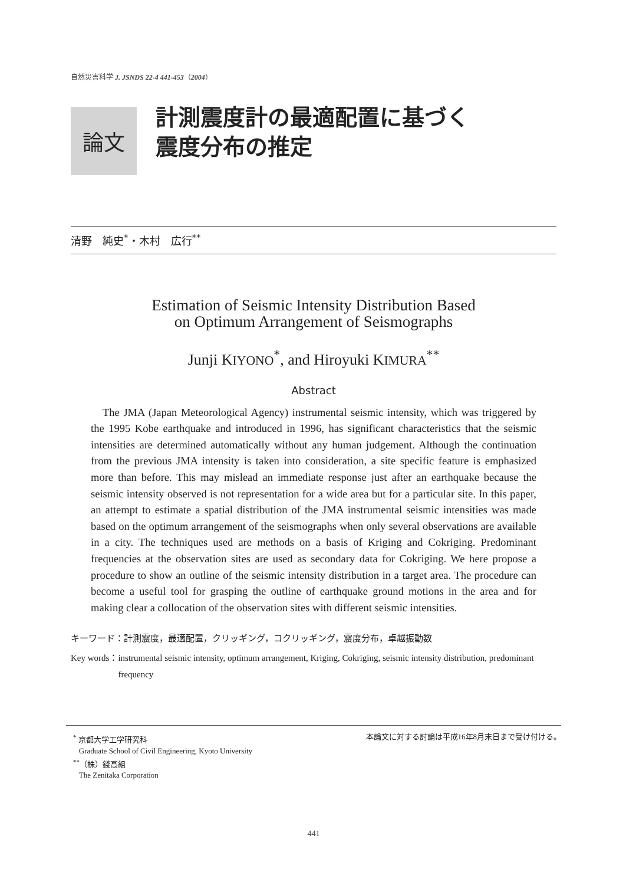自然災害科学 J. JSNDS 22-4 441-453（2004）
論文
計測震度計の最適配置に基づく
震度分布の推定
清野　純史<sup>*</sup>・木村　広行<sup>**</sup>
Estimation of Seismic Intensity Distribution Based
on Optimum Arrangement of Seismographs
Junji KIYONO<sup>*</sup>, and Hiroyuki KIMURA<sup>**</sup>
Abstract
The JMA (Japan Meteorological Agency) instrumental seismic intensity, which was triggered by the 1995 Kobe earthquake and introduced in 1996, has significant characteristics that the seismic intensities are determined automatically without any human judgement. Although the continuation from the previous JMA intensity is taken into consideration, a site specific feature is emphasized more than before. This may mislead an immediate response just after an earthquake because the seismic intensity observed is not representation for a wide area but for a particular site. In this paper, an attempt to estimate a spatial distribution of the JMA instrumental seismic intensities was made based on the optimum arrangement of the seismographs when only several observations are available in a city. The techniques used are methods on a basis of Kriging and Cokriging. Predominant frequencies at the observation sites are used as secondary data for Cokriging. We here propose a procedure to show an outline of the seismic intensity distribution in a target area. The procedure can become a useful tool for grasping the outline of earthquake ground motions in the area and for making clear a collocation of the observation sites with different seismic intensities.
キーワード：計測震度，最適配置，クリッギング，コクリッギング，震度分布，卓越振動数
Key words： instrumental seismic intensity, optimum arrangement, Kriging, Cokriging, seismic intensity distribution, predominant frequency
<sup>*</sup> 京都大学工学研究科
Graduate School of Civil Engineering, Kyoto University
<sup>**</sup>（株）錢高組
The Zenitaka Corporation
本論文に対する討論は平成16年8月末日まで受け付ける。
441